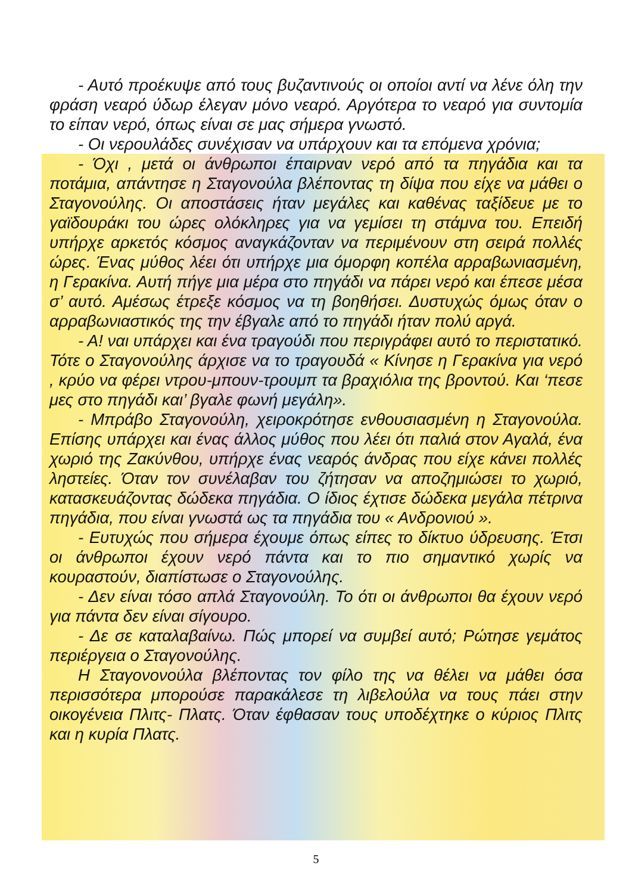- Αυτό προέκυψε από τους βυζαντινούς οι οποίοι αντί να λένε όλη την φράση νεαρό ύδωρ έλεγαν μόνο νεαρό. Αργότερα το νεαρό για συντομία το είπαν νερό, όπως είναι σε μας σήμερα γνωστό.
- Οι νερουλάδες συνέχισαν να υπάρχουν και τα επόμενα χρόνια;
- Όχι , μετά οι άνθρωποι έπαιρναν νερό από τα πηγάδια και τα ποτάμια, απάντησε η Σταγονούλα βλέποντας τη δίψα που είχε να μάθει ο Σταγονούλης. Οι αποστάσεις ήταν μεγάλες και καθένας ταξίδευε με το γαϊδουράκι του ώρες ολόκληρες για να γεμίσει τη στάμνα του. Επειδή υπήρχε αρκετός κόσμος αναγκάζονταν να περιμένουν στη σειρά πολλές ώρες. Ένας μύθος λέει ότι υπήρχε μια όμορφη κοπέλα αρραβωνιασμένη, η Γερακίνα. Αυτή πήγε μια μέρα στο πηγάδι να πάρει νερό και έπεσε μέσα σ’ αυτό. Αμέσως έτρεξε κόσμος να τη βοηθήσει. Δυστυχώς όμως όταν ο αρραβωνιαστικός της την έβγαλε από το πηγάδι ήταν πολύ αργά.
- Α! ναι υπάρχει και ένα τραγούδι που περιγράφει αυτό το περιστατικό. Τότε ο Σταγονούλης άρχισε να το τραγουδά « Κίνησε η Γερακίνα για νερό , κρύο να φέρει ντρου-μπουν-τρουμπ τα βραχιόλια της βροντού. Και ‘πεσε μες στο πηγάδι και’ βγαλε φωνή μεγάλη».
- Μπράβο Σταγονούλη, χειροκρότησε ενθουσιασμένη η Σταγονούλα. Επίσης υπάρχει και ένας άλλος μύθος που λέει ότι παλιά στον Αγαλά, ένα χωριό της Ζακύνθου, υπήρχε ένας νεαρός άνδρας που είχε κάνει πολλές ληστείες. Όταν τον συνέλαβαν του ζήτησαν να αποζημιώσει το χωριό, κατασκευάζοντας δώδεκα πηγάδια. Ο ίδιος έχτισε δώδεκα μεγάλα πέτρινα πηγάδια, που είναι γνωστά ως τα πηγάδια του « Ανδρονιού ».
- Ευτυχώς που σήμερα έχουμε όπως είπες το δίκτυο ύδρευσης. Έτσι οι άνθρωποι έχουν νερό πάντα και το πιο σημαντικό χωρίς να κουραστούν, διαπίστωσε ο Σταγονούλης.
- Δεν είναι τόσο απλά Σταγονούλη. Το ότι οι άνθρωποι θα έχουν νερό για πάντα δεν είναι σίγουρο.
- Δε σε καταλαβαίνω. Πώς μπορεί να συμβεί αυτό; Ρώτησε γεμάτος περιέργεια ο Σταγονούλης.
Η Σταγονονούλα βλέποντας τον φίλο της να θέλει να μάθει όσα περισσότερα μπορούσε παρακάλεσε τη λιβελούλα να τους πάει στην οικογένεια Πλιτς- Πλατς. Όταν έφθασαν τους υποδέχτηκε ο κύριος Πλιτς και η κυρία Πλατς.
5